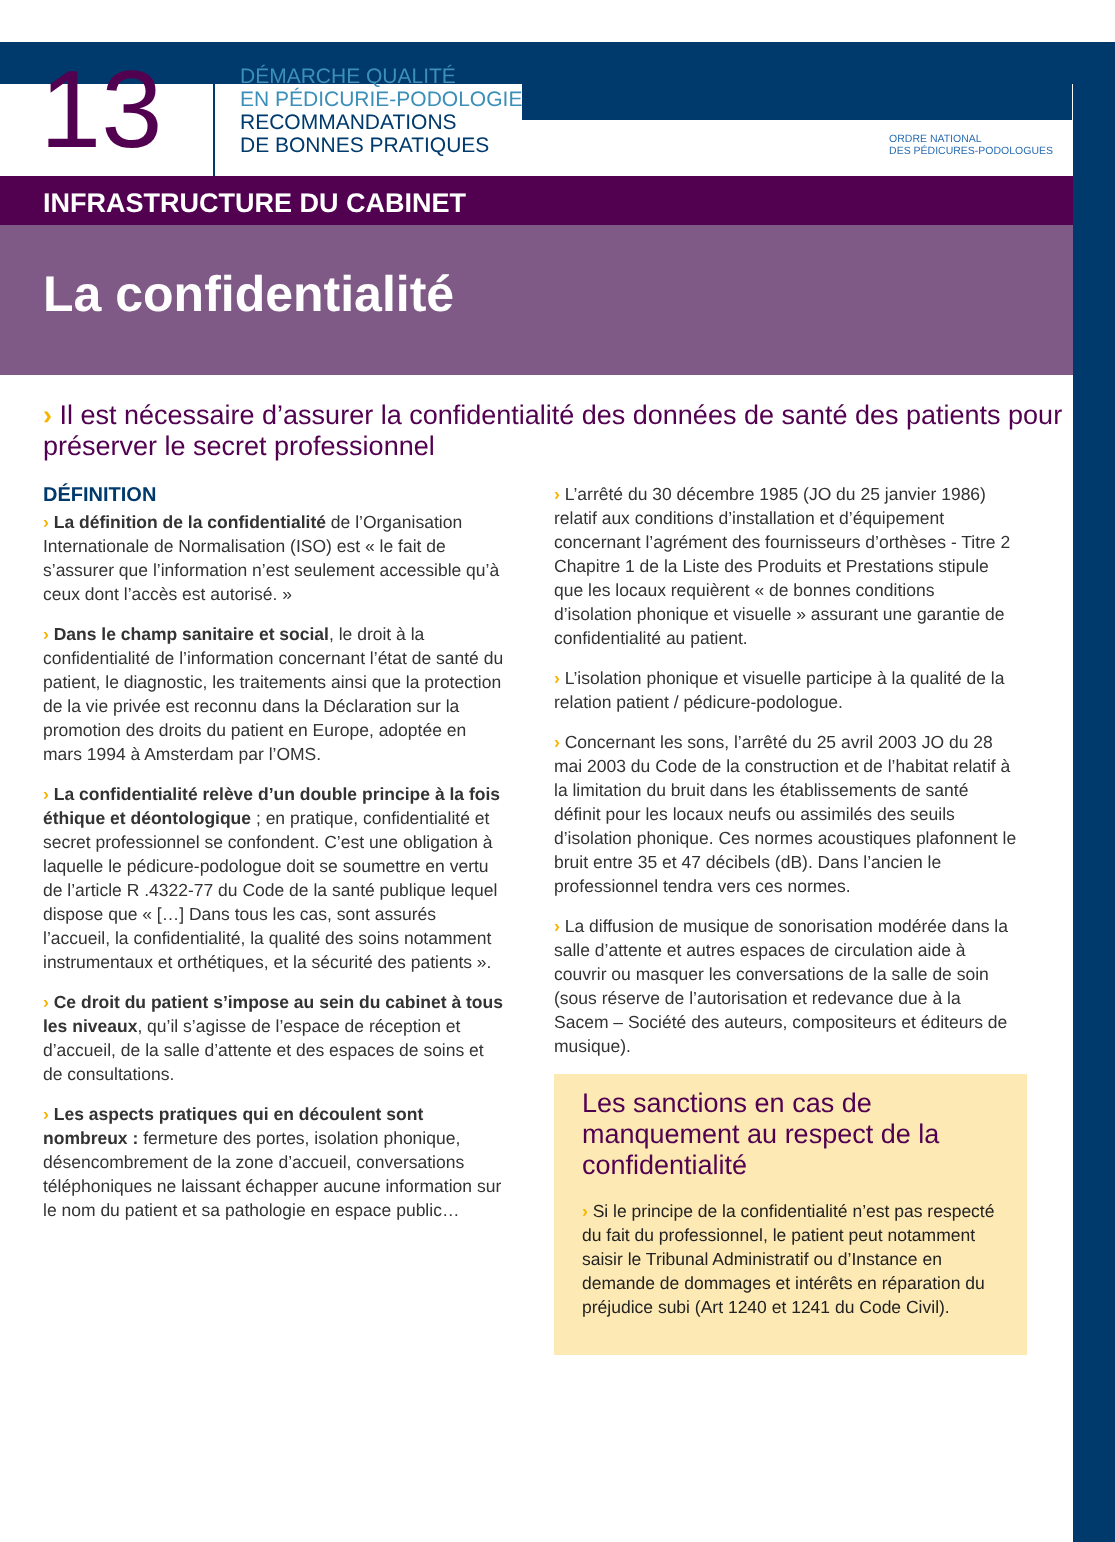13
DÉMARCHE QUALITÉ
EN PÉDICURIE-PODOLOGIE
RECOMMANDATIONS
DE BONNES PRATIQUES
ORDRE NATIONAL
DES PÉDICURES-PODOLOGUES
INFRASTRUCTURE DU CABINET
La confidentialité
› Il est nécessaire d’assurer la confidentialité des données de santé des patients pour préserver le secret professionnel
DÉFINITION
› La définition de la confidentialité de l’Organisation Internationale de Normalisation (ISO) est « le fait de s’assurer que l’information n’est seulement accessible qu’à ceux dont l’accès est autorisé. »
› Dans le champ sanitaire et social, le droit à la confidentialité de l’information concernant l’état de santé du patient, le diagnostic, les traitements ainsi que la protection de la vie privée est reconnu dans la Déclaration sur la promotion des droits du patient en Europe, adoptée en mars 1994 à Amsterdam par l’OMS.
› La confidentialité relève d’un double principe à la fois éthique et déontologique ; en pratique, confidentialité et secret professionnel se confondent. C’est une obligation à laquelle le pédicure-podologue doit se soumettre en vertu de l’article R .4322-77 du Code de la santé publique lequel dispose que « […] Dans tous les cas, sont assurés l’accueil, la confidentialité, la qualité des soins notamment instrumentaux et orthétiques, et la sécurité des patients ».
› Ce droit du patient s’impose au sein du cabinet à tous les niveaux, qu’il s’agisse de l’espace de réception et d’accueil, de la salle d’attente et des espaces de soins et de consultations.
› Les aspects pratiques qui en découlent sont nombreux : fermeture des portes, isolation phonique, désencombrement de la zone d’accueil, conversations téléphoniques ne laissant échapper aucune information sur le nom du patient et sa pathologie en espace public…
› L’arrêté du 30 décembre 1985 (JO du 25 janvier 1986) relatif aux conditions d’installation et d’équipement concernant l’agrément des fournisseurs d’orthèses - Titre 2 Chapitre 1 de la Liste des Produits et Prestations stipule que les locaux requièrent « de bonnes conditions d’isolation phonique et visuelle » assurant une garantie de confidentialité au patient.
› L’isolation phonique et visuelle participe à la qualité de la relation patient / pédicure-podologue.
› Concernant les sons, l’arrêté du 25 avril 2003 JO du 28 mai 2003 du Code de la construction et de l’habitat relatif à la limitation du bruit dans les établissements de santé définit pour les locaux neufs ou assimilés des seuils d’isolation phonique. Ces normes acoustiques plafonnent le bruit entre 35 et 47 décibels (dB). Dans l’ancien le professionnel tendra vers ces normes.
› La diffusion de musique de sonorisation modérée dans la salle d’attente et autres espaces de circulation aide à couvrir ou masquer les conversations de la salle de soin (sous réserve de l’autorisation et redevance due à la Sacem – Société des auteurs, compositeurs et éditeurs de musique).
Les sanctions en cas de manquement au respect de la confidentialité
› Si le principe de la confidentialité n’est pas respecté du fait du professionnel, le patient peut notamment saisir le Tribunal Administratif ou d’Instance en demande de dommages et intérêts en réparation du préjudice subi (Art 1240 et 1241 du Code Civil).